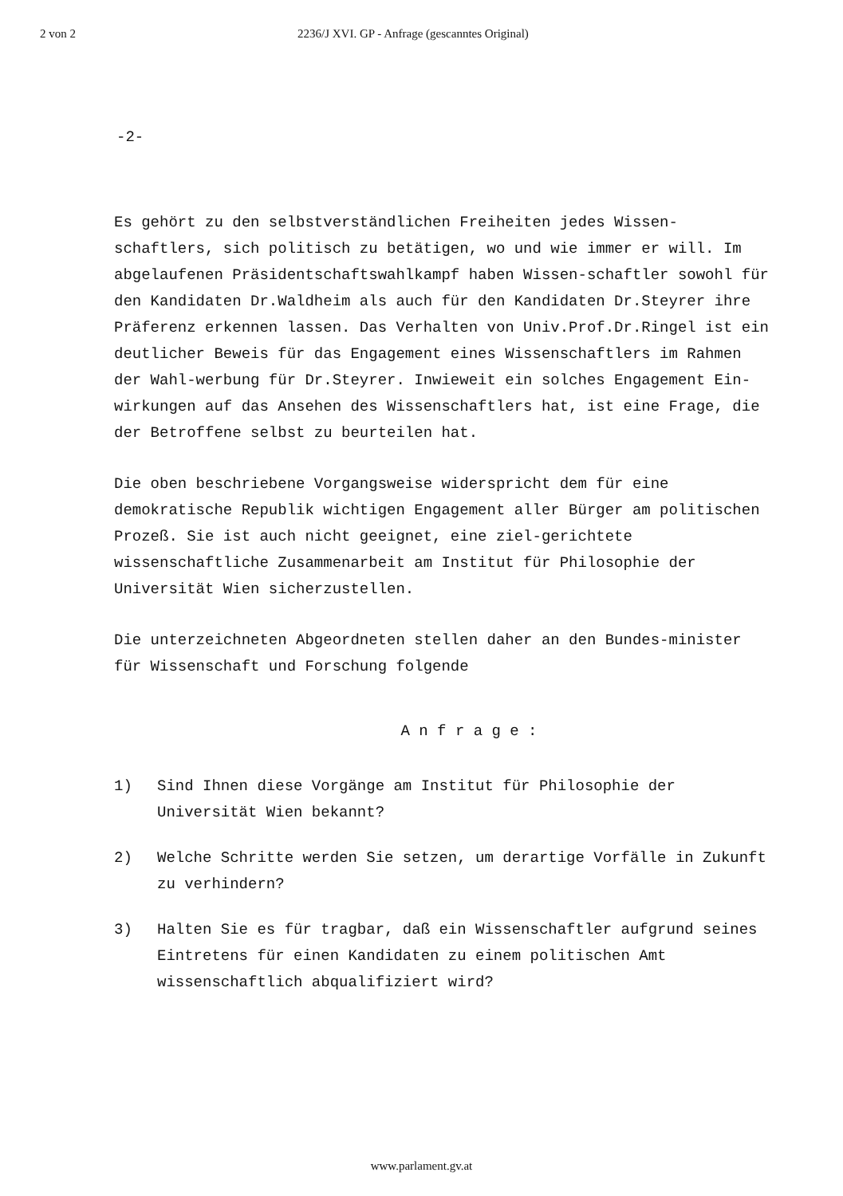2 von 2 2236/J XVI. GP - Anfrage (gescanntes Original)
-2-
Es gehört zu den selbstverständlichen Freiheiten jedes Wissen-schaftlers, sich politisch zu betätigen, wo und wie immer er will. Im abgelaufenen Präsidentschaftswahlkampf haben Wissen-schaftler sowohl für den Kandidaten Dr.Waldheim als auch für den Kandidaten Dr.Steyrer ihre Präferenz erkennen lassen. Das Verhalten von Univ.Prof.Dr.Ringel ist ein deutlicher Beweis für das Engagement eines Wissenschaftlers im Rahmen der Wahl-werbung für Dr.Steyrer. Inwieweit ein solches Engagement Ein-wirkungen auf das Ansehen des Wissenschaftlers hat, ist eine Frage, die der Betroffene selbst zu beurteilen hat.
Die oben beschriebene Vorgangsweise widerspricht dem für eine demokratische Republik wichtigen Engagement aller Bürger am politischen Prozeß. Sie ist auch nicht geeignet, eine ziel-gerichtete wissenschaftliche Zusammenarbeit am Institut für Philosophie der Universität Wien sicherzustellen.
Die unterzeichneten Abgeordneten stellen daher an den Bundes-minister für Wissenschaft und Forschung folgende
A n f r a g e :
1) Sind Ihnen diese Vorgänge am Institut für Philosophie der Universität Wien bekannt?
2) Welche Schritte werden Sie setzen, um derartige Vorfälle in Zukunft zu verhindern?
3) Halten Sie es für tragbar, daß ein Wissenschaftler aufgrund seines Eintretens für einen Kandidaten zu einem politischen Amt wissenschaftlich abqualifiziert wird?
www.parlament.gv.at